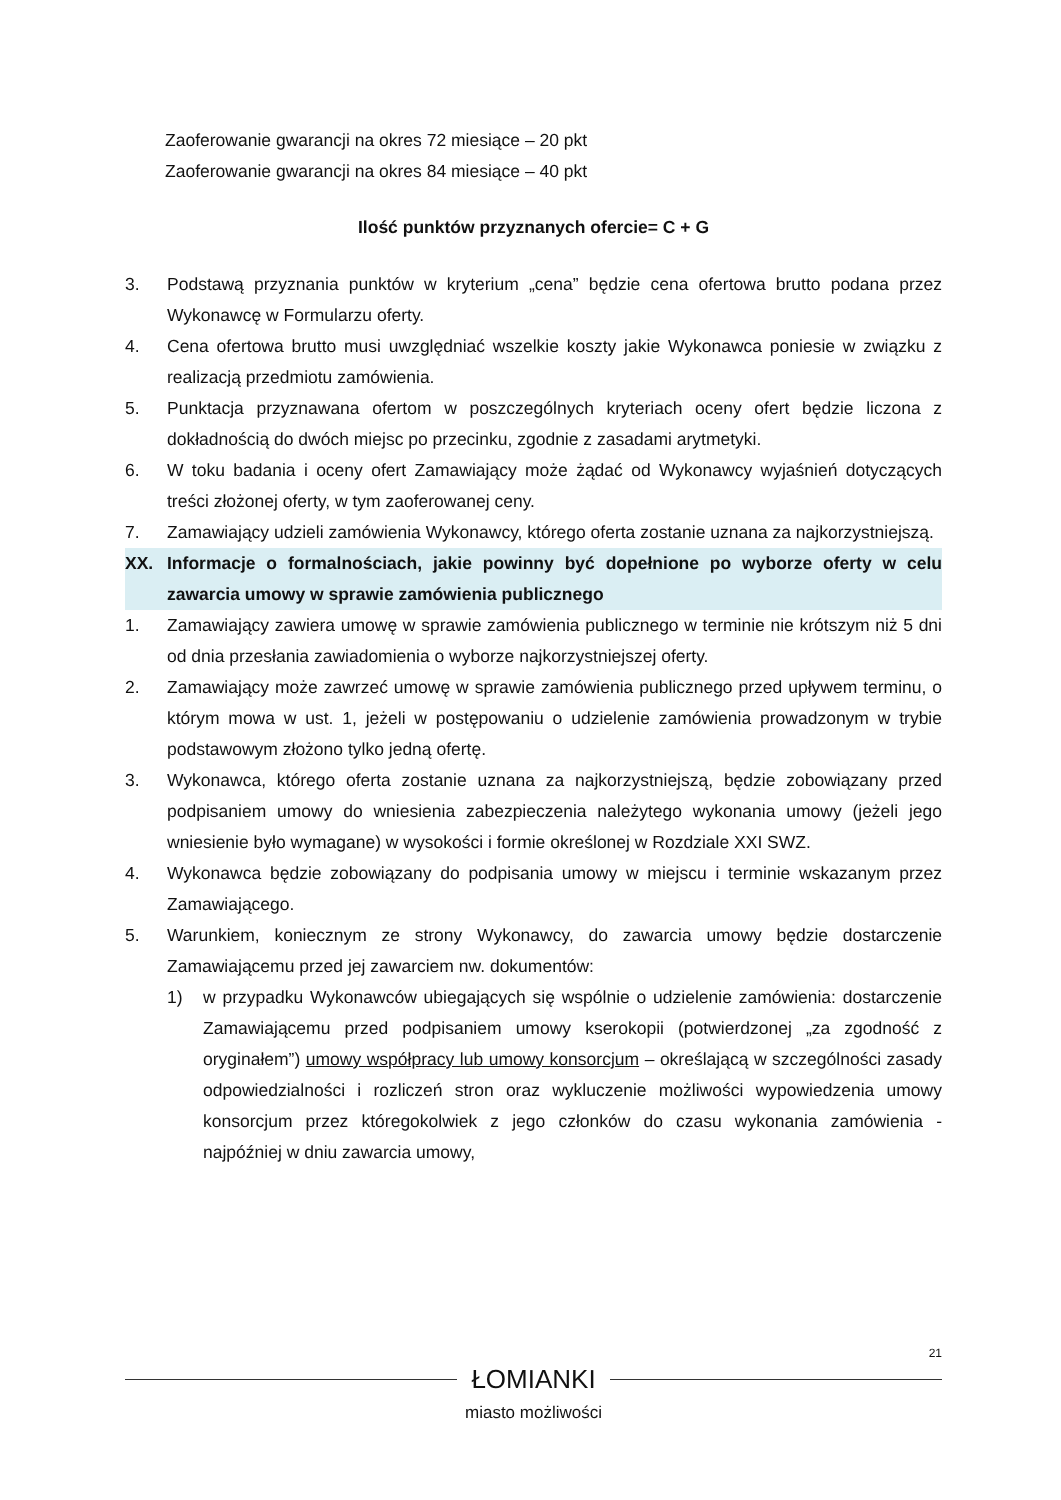Zaoferowanie gwarancji na okres 72 miesiące – 20 pkt
Zaoferowanie gwarancji na okres 84 miesiące – 40 pkt
Ilość punktów przyznanych ofercie= C + G
3. Podstawą przyznania punktów w kryterium „cena” będzie cena ofertowa brutto podana przez Wykonawcę w Formularzu oferty.
4. Cena ofertowa brutto musi uwzględniać wszelkie koszty jakie Wykonawca poniesie w związku z realizacją przedmiotu zamówienia.
5. Punktacja przyznawana ofertom w poszczególnych kryteriach oceny ofert będzie liczona z dokładnością do dwóch miejsc po przecinku, zgodnie z zasadami arytmetyki.
6. W toku badania i oceny ofert Zamawiający może żądać od Wykonawcy wyjaśnień dotyczących treści złożonej oferty, w tym zaoferowanej ceny.
7. Zamawiający udzieli zamówienia Wykonawcy, którego oferta zostanie uznana za najkorzystniejszą.
XX. Informacje o formalnościach, jakie powinny być dopełnione po wyborze oferty w celu zawarcia umowy w sprawie zamówienia publicznego
1. Zamawiający zawiera umowę w sprawie zamówienia publicznego w terminie nie krótszym niż 5 dni od dnia przesłania zawiadomienia o wyborze najkorzystniejszej oferty.
2. Zamawiający może zawrzeć umowę w sprawie zamówienia publicznego przed upływem terminu, o którym mowa w ust. 1, jeżeli w postępowaniu o udzielenie zamówienia prowadzonym w trybie podstawowym złożono tylko jedną ofertę.
3. Wykonawca, którego oferta zostanie uznana za najkorzystniejszą, będzie zobowiązany przed podpisaniem umowy do wniesienia zabezpieczenia należytego wykonania umowy (jeżeli jego wniesienie było wymagane) w wysokości i formie określonej w Rozdziale XXI SWZ.
4. Wykonawca będzie zobowiązany do podpisania umowy w miejscu i terminie wskazanym przez Zamawiającego.
5. Warunkiem, koniecznym ze strony Wykonawcy, do zawarcia umowy będzie dostarczenie Zamawiającemu przed jej zawarciem nw. dokumentów:
1) w przypadku Wykonawców ubiegających się wspólnie o udzielenie zamówienia: dostarczenie Zamawiającemu przed podpisaniem umowy kserokopii (potwierdzonej „za zgodność z oryginałem”) umowy współpracy lub umowy konsorcjum – określającą w szczególności zasady odpowiedzialności i rozliczeń stron oraz wykluczenie możliwości wypowiedzenia umowy konsorcjum przez któregokolwiek z jego członków do czasu wykonania zamówienia - najpóźniej w dniu zawarcia umowy,
21
ŁOMIANKI
miasto możliwości